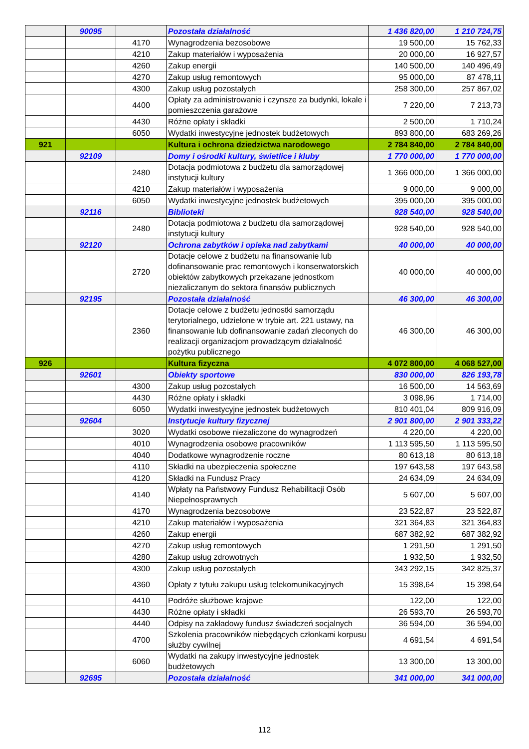| | 90095 | | Pozostała działalność | 1 436 820,00 | 1 210 724,75 |
| | | 4170 | Wynagrodzenia bezosobowe | 19 500,00 | 15 762,33 |
| | | 4210 | Zakup materiałów i wyposażenia | 20 000,00 | 16 927,57 |
| | | 4260 | Zakup energii | 140 500,00 | 140 496,49 |
| | | 4270 | Zakup usług remontowych | 95 000,00 | 87 478,11 |
| | | 4300 | Zakup usług pozostałych | 258 300,00 | 257 867,02 |
| | | 4400 | Opłaty za administrowanie i czynsze za budynki, lokale i pomieszczenia garażowe | 7 220,00 | 7 213,73 |
| | | 4430 | Różne opłaty i składki | 2 500,00 | 1 710,24 |
| | | 6050 | Wydatki inwestycyjne jednostek budżetowych | 893 800,00 | 683 269,26 |
| 921 | | | Kultura i ochrona dziedzictwa narodowego | 2 784 840,00 | 2 784 840,00 |
| | 92109 | | Domy i ośrodki kultury, świetlice i kluby | 1 770 000,00 | 1 770 000,00 |
| | | 2480 | Dotacja podmiotowa z budżetu dla samorządowej instytucji kultury | 1 366 000,00 | 1 366 000,00 |
| | | 4210 | Zakup materiałów i wyposażenia | 9 000,00 | 9 000,00 |
| | | 6050 | Wydatki inwestycyjne jednostek budżetowych | 395 000,00 | 395 000,00 |
| | 92116 | | Biblioteki | 928 540,00 | 928 540,00 |
| | | 2480 | Dotacja podmiotowa z budżetu dla samorządowej instytucji kultury | 928 540,00 | 928 540,00 |
| | 92120 | | Ochrona zabytków i opieka nad zabytkami | 40 000,00 | 40 000,00 |
| | | 2720 | Dotacje celowe z budżetu na finansowanie lub dofinansowanie prac remontowych i konserwatorskich obiektów zabytkowych przekazane jednostkom niezaliczanym do sektora finansów publicznych | 40 000,00 | 40 000,00 |
| | 92195 | | Pozostała działalność | 46 300,00 | 46 300,00 |
| | | 2360 | Dotacje celowe z budżetu jednostki samorządu terytorialnego, udzielone w trybie art. 221 ustawy, na finansowanie lub dofinansowanie zadań zleconych do realizacji organizacjom prowadzącym działalność pożytku publicznego | 46 300,00 | 46 300,00 |
| 926 | | | Kultura fizyczna | 4 072 800,00 | 4 068 527,00 |
| | 92601 | | Obiekty sportowe | 830 000,00 | 826 193,78 |
| | | 4300 | Zakup usług pozostałych | 16 500,00 | 14 563,69 |
| | | 4430 | Różne opłaty i składki | 3 098,96 | 1 714,00 |
| | | 6050 | Wydatki inwestycyjne jednostek budżetowych | 810 401,04 | 809 916,09 |
| | 92604 | | Instytucje kultury fizycznej | 2 901 800,00 | 2 901 333,22 |
| | | 3020 | Wydatki osobowe niezaliczone do wynagrodzeń | 4 220,00 | 4 220,00 |
| | | 4010 | Wynagrodzenia osobowe pracowników | 1 113 595,50 | 1 113 595,50 |
| | | 4040 | Dodatkowe wynagrodzenie roczne | 80 613,18 | 80 613,18 |
| | | 4110 | Składki na ubezpieczenia społeczne | 197 643,58 | 197 643,58 |
| | | 4120 | Składki na Fundusz Pracy | 24 634,09 | 24 634,09 |
| | | 4140 | Wpłaty na Państwowy Fundusz Rehabilitacji Osób Niepełnosprawnych | 5 607,00 | 5 607,00 |
| | | 4170 | Wynagrodzenia bezosobowe | 23 522,87 | 23 522,87 |
| | | 4210 | Zakup materiałów i wyposażenia | 321 364,83 | 321 364,83 |
| | | 4260 | Zakup energii | 687 382,92 | 687 382,92 |
| | | 4270 | Zakup usług remontowych | 1 291,50 | 1 291,50 |
| | | 4280 | Zakup usług zdrowotnych | 1 932,50 | 1 932,50 |
| | | 4300 | Zakup usług pozostałych | 343 292,15 | 342 825,37 |
| | | 4360 | Opłaty z tytułu zakupu usług telekomunikacyjnych | 15 398,64 | 15 398,64 |
| | | 4410 | Podróże służbowe krajowe | 122,00 | 122,00 |
| | | 4430 | Różne opłaty i składki | 26 593,70 | 26 593,70 |
| | | 4440 | Odpisy na zakładowy fundusz świadczeń socjalnych | 36 594,00 | 36 594,00 |
| | | 4700 | Szkolenia pracowników niebędących członkami korpusu służby cywilnej | 4 691,54 | 4 691,54 |
| | | 6060 | Wydatki na zakupy inwestycyjne jednostek budżetowych | 13 300,00 | 13 300,00 |
| | 92695 | | Pozostała działalność | 341 000,00 | 341 000,00 |
112